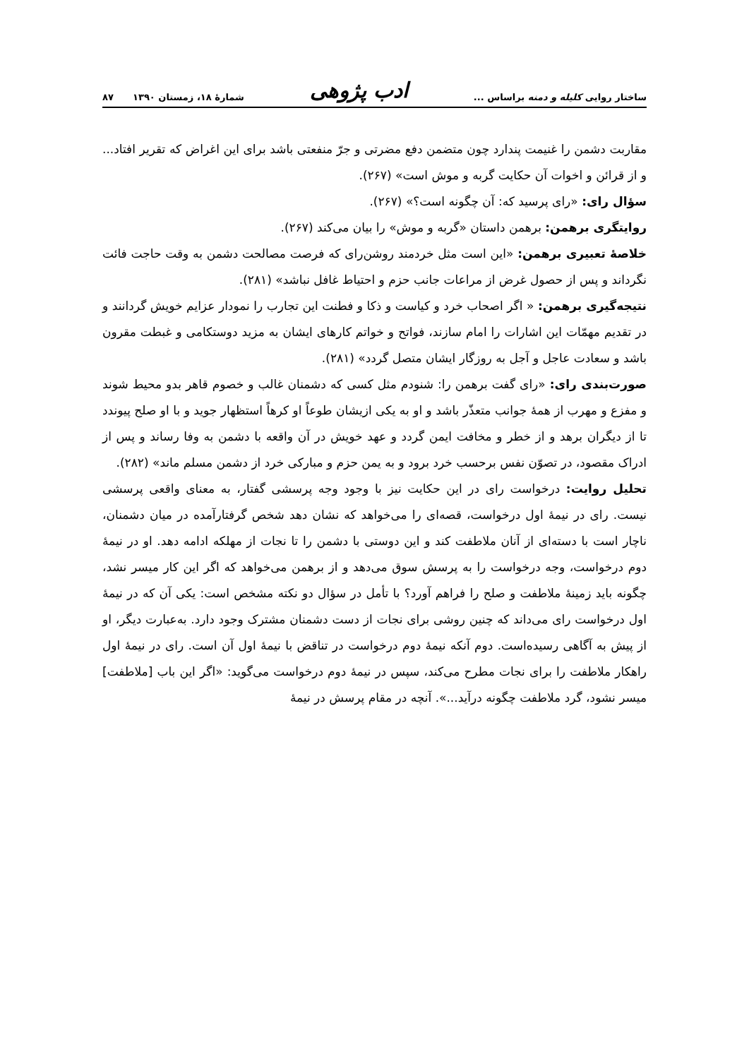ساختار روایی کلیله و دمنه براساس ... ادب پژوهی شمارهٔ ۱۸، زمستان ۱۳۹۰ ۸۷
مقاربت دشمن را غنیمت پندارد چون متضمن دفع مضرتی و جرّ منفعتی باشد برای این اغراض که تقریر افتاد... و از قرائن و اخوات آن حکایت گربه و موش است» (۲۶۷).
سؤال رای: «رای پرسید که: آن چگونه است؟» (۲۶۷).
روایتگری برهمن: برهمن داستان «گربه و موش» را بیان می‌کند (۲۶۷).
خلاصهٔ تعبیری برهمن: «این است مثل خردمند روشن‌رای که فرصت مصالحت دشمن به وقت حاجت فائت نگرداند و پس از حصول غرض از مراعات جانب حزم و احتیاط غافل نباشد» (۲۸۱).
نتیجه‌گیری برهمن: « اگر اصحاب خرد و کیاست و ذکا و فطنت این تجارب را نمودار عزایم خویش گردانند و در تقدیم مهمّات این اشارات را امام سازند، فواتح و خواتم کارهای ایشان به مزید دوستکامی و غبطت مقرون باشد و سعادت عاجل و آجل به روزگار ایشان متصل گردد» (۲۸۱).
صورت‌بندی رای: «رای گفت برهمن را: شنودم مثل کسی که دشمنان غالب و خصوم قاهر بدو محیط شوند و مفزع و مهرب از همهٔ جوانب متعذّر باشد و او به یکی ازیشان طوعاً او کرهاً استظهار جوید و با او صلح پیوندد تا از دیگران برهد و از خطر و مخافت ایمن گردد و عهد خویش در آن واقعه با دشمن به وفا رساند و پس از ادراک مقصود، در تصوّن نفس برحسب خرد برود و به یمن حزم و مبارکی خرد از دشمن مسلم ماند» (۲۸۲).
تحلیل روایت: درخواست رای در این حکایت نیز با وجود وجه پرسشی گفتار، به معنای واقعی پرسشی نیست. رای در نیمهٔ اول درخواست، قصه‌ای را می‌خواهد که نشان دهد شخص گرفتارآمده در میان دشمنان، ناچار است با دسته‌ای از آنان ملاطفت کند و این دوستی با دشمن را تا نجات از مهلکه ادامه دهد. او در نیمهٔ دوم درخواست، وجه درخواست را به پرسش سوق می‌دهد و از برهمن می‌خواهد که اگر این کار میسر نشد، چگونه باید زمینهٔ ملاطفت و صلح را فراهم آورد؟ با تأمل در سؤال دو نکته مشخص است: یکی آن که در نیمهٔ اول درخواست رای می‌داند که چنین روشی برای نجات از دست دشمنان مشترک وجود دارد. به‌عبارت دیگر، او از پیش به آگاهی رسیده‌است. دوم آنکه نیمهٔ دوم درخواست در تناقض با نیمهٔ اول آن است. رای در نیمهٔ اول راهکار ملاطفت را برای نجات مطرح می‌کند، سپس در نیمهٔ دوم درخواست می‌گوید: «اگر این باب [ملاطفت] میسر نشود، گرد ملاطفت چگونه درآید...». آنچه در مقام پرسش در نیمهٔ